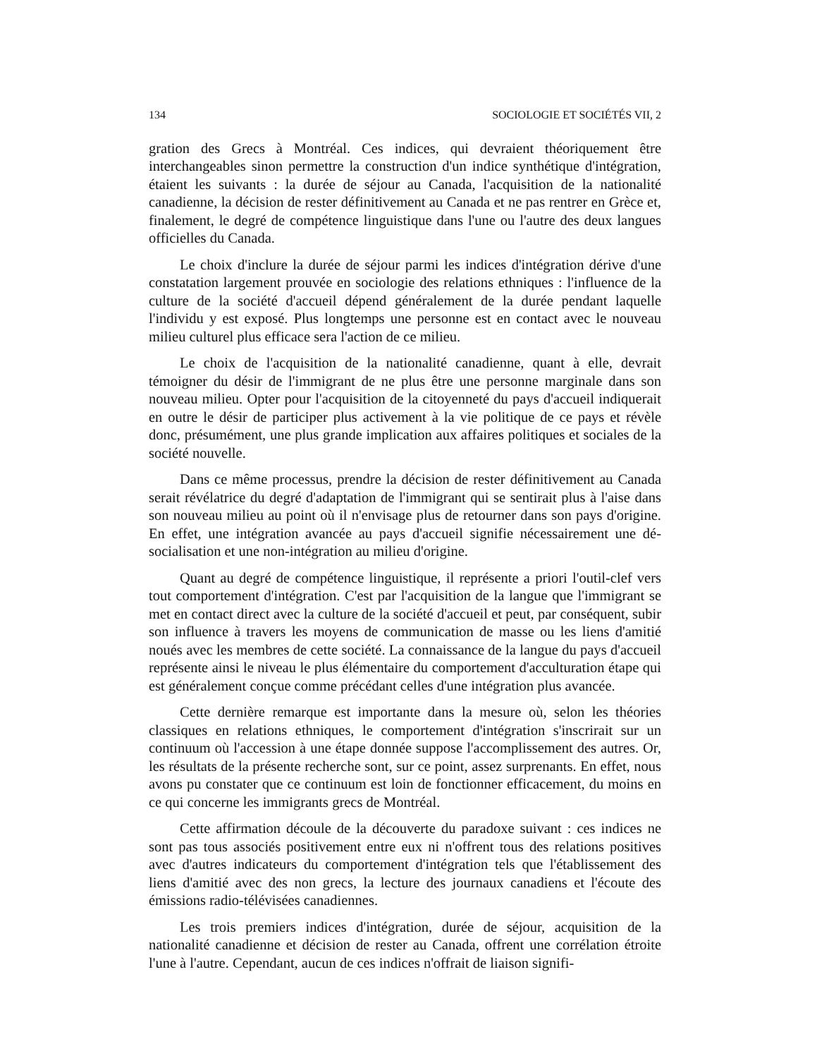134 SOCIOLOGIE ET SOCIÉTÉS VII, 2
gration des Grecs à Montréal. Ces indices, qui devraient théoriquement être interchangeables sinon permettre la construction d'un indice synthétique d'intégration, étaient les suivants : la durée de séjour au Canada, l'acquisition de la nationalité canadienne, la décision de rester définitivement au Canada et ne pas rentrer en Grèce et, finalement, le degré de compétence linguistique dans l'une ou l'autre des deux langues officielles du Canada.
Le choix d'inclure la durée de séjour parmi les indices d'intégration dérive d'une constatation largement prouvée en sociologie des relations ethniques : l'influence de la culture de la société d'accueil dépend généralement de la durée pendant laquelle l'individu y est exposé. Plus longtemps une personne est en contact avec le nouveau milieu culturel plus efficace sera l'action de ce milieu.
Le choix de l'acquisition de la nationalité canadienne, quant à elle, devrait témoigner du désir de l'immigrant de ne plus être une personne marginale dans son nouveau milieu. Opter pour l'acquisition de la citoyenneté du pays d'accueil indiquerait en outre le désir de participer plus activement à la vie politique de ce pays et révèle donc, présumément, une plus grande implication aux affaires politiques et sociales de la société nouvelle.
Dans ce même processus, prendre la décision de rester définitivement au Canada serait révélatrice du degré d'adaptation de l'immigrant qui se sentirait plus à l'aise dans son nouveau milieu au point où il n'envisage plus de retourner dans son pays d'origine. En effet, une intégration avancée au pays d'accueil signifie nécessairement une dé-socialisation et une non-intégration au milieu d'origine.
Quant au degré de compétence linguistique, il représente a priori l'outil-clef vers tout comportement d'intégration. C'est par l'acquisition de la langue que l'immigrant se met en contact direct avec la culture de la société d'accueil et peut, par conséquent, subir son influence à travers les moyens de communication de masse ou les liens d'amitié noués avec les membres de cette société. La connaissance de la langue du pays d'accueil représente ainsi le niveau le plus élémentaire du comportement d'acculturation étape qui est généralement conçue comme précédant celles d'une intégration plus avancée.
Cette dernière remarque est importante dans la mesure où, selon les théories classiques en relations ethniques, le comportement d'intégration s'inscrirait sur un continuum où l'accession à une étape donnée suppose l'accomplissement des autres. Or, les résultats de la présente recherche sont, sur ce point, assez surprenants. En effet, nous avons pu constater que ce continuum est loin de fonctionner efficacement, du moins en ce qui concerne les immigrants grecs de Montréal.
Cette affirmation découle de la découverte du paradoxe suivant : ces indices ne sont pas tous associés positivement entre eux ni n'offrent tous des relations positives avec d'autres indicateurs du comportement d'intégration tels que l'établissement des liens d'amitié avec des non grecs, la lecture des journaux canadiens et l'écoute des émissions radio-télévisées canadiennes.
Les trois premiers indices d'intégration, durée de séjour, acquisition de la nationalité canadienne et décision de rester au Canada, offrent une corrélation étroite l'une à l'autre. Cependant, aucun de ces indices n'offrait de liaison signifi-